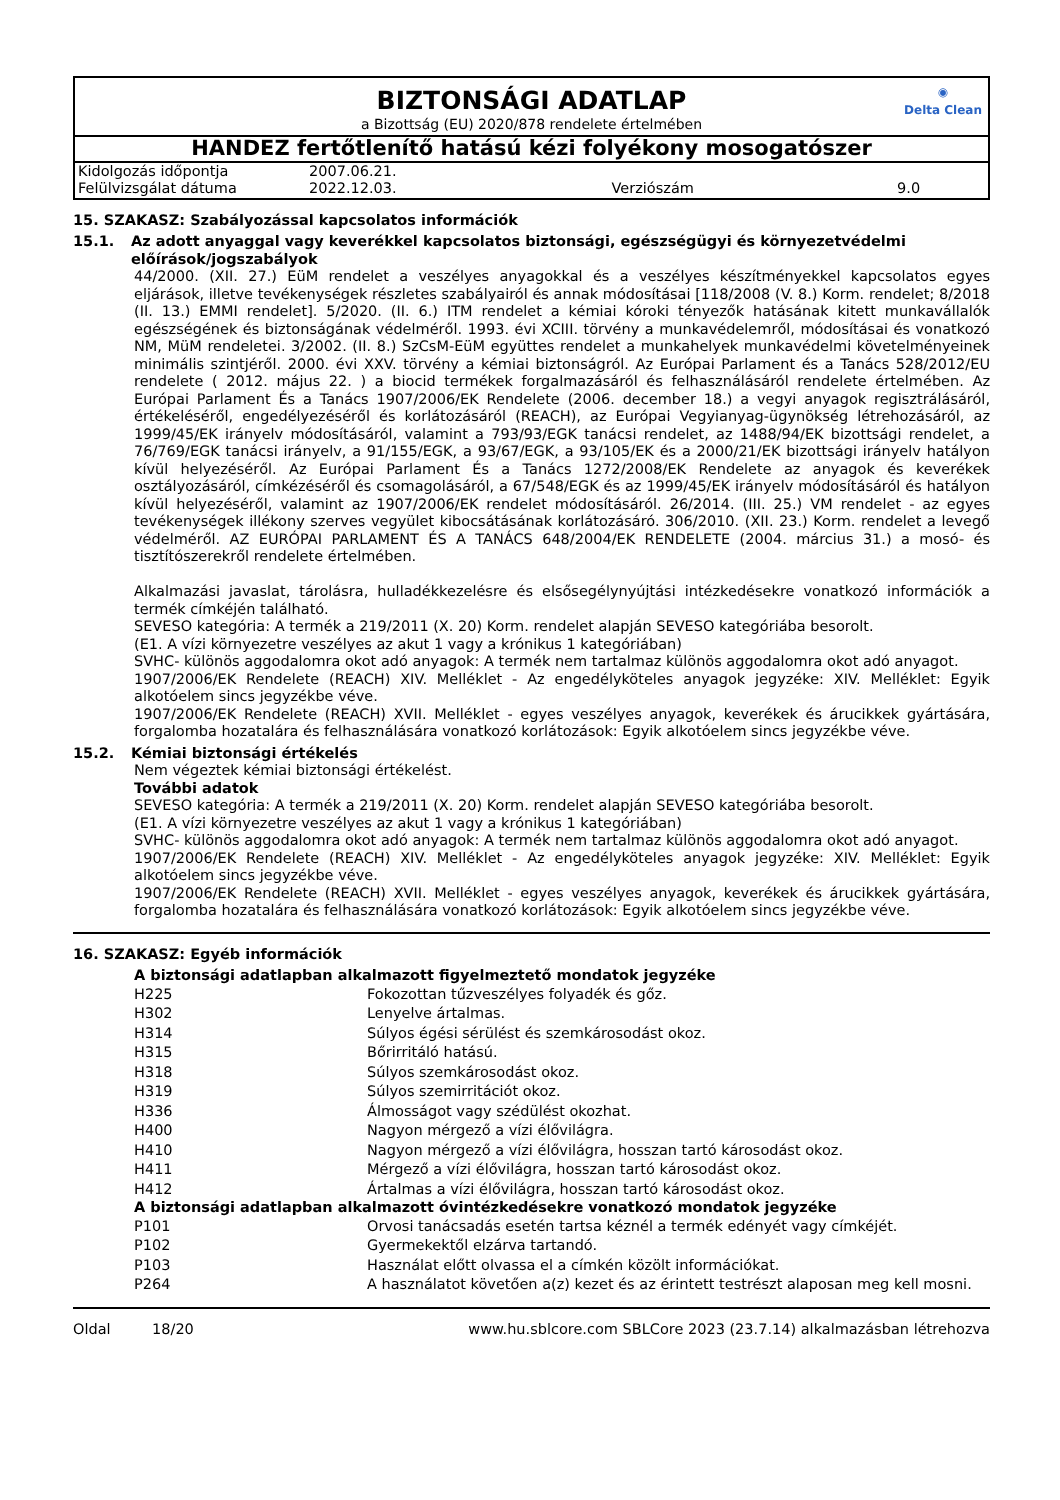◉
Delta Clean
BIZTONSÁGI ADATLAP
a Bizottság (EU) 2020/878 rendelete értelmében
HANDEZ fertőtlenítő hatású kézi folyékony mosogatószer
| Kidolgozás időpontja | 2007.06.21. | | |
| Felülvizsgálat dátuma | 2022.12.03. | Verziószám | 9.0 |
15. SZAKASZ: Szabályozással kapcsolatos információk
15.1. Az adott anyaggal vagy keverékkel kapcsolatos biztonsági, egészségügyi és környezetvédelmi előírások/jogszabályok
44/2000. (XII. 27.) EüM rendelet a veszélyes anyagokkal és a veszélyes készítményekkel kapcsolatos egyes eljárások, illetve tevékenységek részletes szabályairól és annak módosításai [118/2008 (V. 8.) Korm. rendelet; 8/2018 (II. 13.) EMMI rendelet]. 5/2020. (II. 6.) ITM rendelet a kémiai kóroki tényezők hatásának kitett munkavállalók egészségének és biztonságának védelméről. 1993. évi XCIII. törvény a munkavédelemről, módosításai és vonatkozó NM, MüM rendeletei. 3/2002. (II. 8.) SzCsM-EüM együttes rendelet a munkahelyek munkavédelmi követelményeinek minimális szintjéről. 2000. évi XXV. törvény a kémiai biztonságról. Az Európai Parlament és a Tanács 528/2012/EU rendelete ( 2012. május 22. ) a biocid termékek forgalmazásáról és felhasználásáról rendelete értelmében. Az Európai Parlament És a Tanács 1907/2006/EK Rendelete (2006. december 18.) a vegyi anyagok regisztrálásáról, értékeléséről, engedélyezéséről és korlátozásáról (REACH), az Európai Vegyianyag-ügynökség létrehozásáról, az 1999/45/EK irányelv módosításáról, valamint a 793/93/EGK tanácsi rendelet, az 1488/94/EK bizottsági rendelet, a 76/769/EGK tanácsi irányelv, a 91/155/EGK, a 93/67/EGK, a 93/105/EK és a 2000/21/EK bizottsági irányelv hatályon kívül helyezéséről. Az Európai Parlament És a Tanács 1272/2008/EK Rendelete az anyagok és keverékek osztályozásáról, címkézéséről és csomagolásáról, a 67/548/EGK és az 1999/45/EK irányelv módosításáról és hatályon kívül helyezéséről, valamint az 1907/2006/EK rendelet módosításáról. 26/2014. (III. 25.) VM rendelet - az egyes tevékenységek illékony szerves vegyület kibocsátásának korlátozásáró. 306/2010. (XII. 23.) Korm. rendelet a levegő védelméről. AZ EURÓPAI PARLAMENT ÉS A TANÁCS 648/2004/EK RENDELETE (2004. március 31.) a mosó- és tisztítószerekről rendelete értelmében.
Alkalmazási javaslat, tárolásra, hulladékkezelésre és elsősegélynyújtási intézkedésekre vonatkozó információk a termék címkéjén található.
SEVESO kategória: A termék a 219/2011 (X. 20) Korm. rendelet alapján SEVESO kategóriába besorolt.
(E1. A vízi környezetre veszélyes az akut 1 vagy a krónikus 1 kategóriában)
SVHC- különös aggodalomra okot adó anyagok: A termék nem tartalmaz különös aggodalomra okot adó anyagot.
1907/2006/EK Rendelete (REACH) XIV. Melléklet - Az engedélyköteles anyagok jegyzéke: XIV. Melléklet: Egyik alkotóelem sincs jegyzékbe véve.
1907/2006/EK Rendelete (REACH) XVII. Melléklet - egyes veszélyes anyagok, keverékek és árucikkek gyártására, forgalomba hozatalára és felhasználására vonatkozó korlátozások: Egyik alkotóelem sincs jegyzékbe véve.
15.2. Kémiai biztonsági értékelés
Nem végeztek kémiai biztonsági értékelést.
További adatok
SEVESO kategória: A termék a 219/2011 (X. 20) Korm. rendelet alapján SEVESO kategóriába besorolt.
(E1. A vízi környezetre veszélyes az akut 1 vagy a krónikus 1 kategóriában)
SVHC- különös aggodalomra okot adó anyagok: A termék nem tartalmaz különös aggodalomra okot adó anyagot.
1907/2006/EK Rendelete (REACH) XIV. Melléklet - Az engedélyköteles anyagok jegyzéke: XIV. Melléklet: Egyik alkotóelem sincs jegyzékbe véve.
1907/2006/EK Rendelete (REACH) XVII. Melléklet - egyes veszélyes anyagok, keverékek és árucikkek gyártására, forgalomba hozatalára és felhasználására vonatkozó korlátozások: Egyik alkotóelem sincs jegyzékbe véve.
16. SZAKASZ: Egyéb információk
A biztonsági adatlapban alkalmazott figyelmeztető mondatok jegyzéke
| H225 | Fokozottan tűzveszélyes folyadék és gőz. |
| H302 | Lenyelve ártalmas. |
| H314 | Súlyos égési sérülést és szemkárosodást okoz. |
| H315 | Bőrirritáló hatású. |
| H318 | Súlyos szemkárosodást okoz. |
| H319 | Súlyos szemirritációt okoz. |
| H336 | Álmosságot vagy szédülést okozhat. |
| H400 | Nagyon mérgező a vízi élővilágra. |
| H410 | Nagyon mérgező a vízi élővilágra, hosszan tartó károsodást okoz. |
| H411 | Mérgező a vízi élővilágra, hosszan tartó károsodást okoz. |
| H412 | Ártalmas a vízi élővilágra, hosszan tartó károsodást okoz. |
A biztonsági adatlapban alkalmazott óvintézkedésekre vonatkozó mondatok jegyzéke
| P101 | Orvosi tanácsadás esetén tartsa kéznél a termék edényét vagy címkéjét. |
| P102 | Gyermekektől elzárva tartandó. |
| P103 | Használat előtt olvassa el a címkén közölt információkat. |
| P264 | A használatot követően a(z) kezet és az érintett testrészt alaposan meg kell mosni. |
Oldal 18/20 www.hu.sblcore.com SBLCore 2023 (23.7.14) alkalmazásban létrehozva